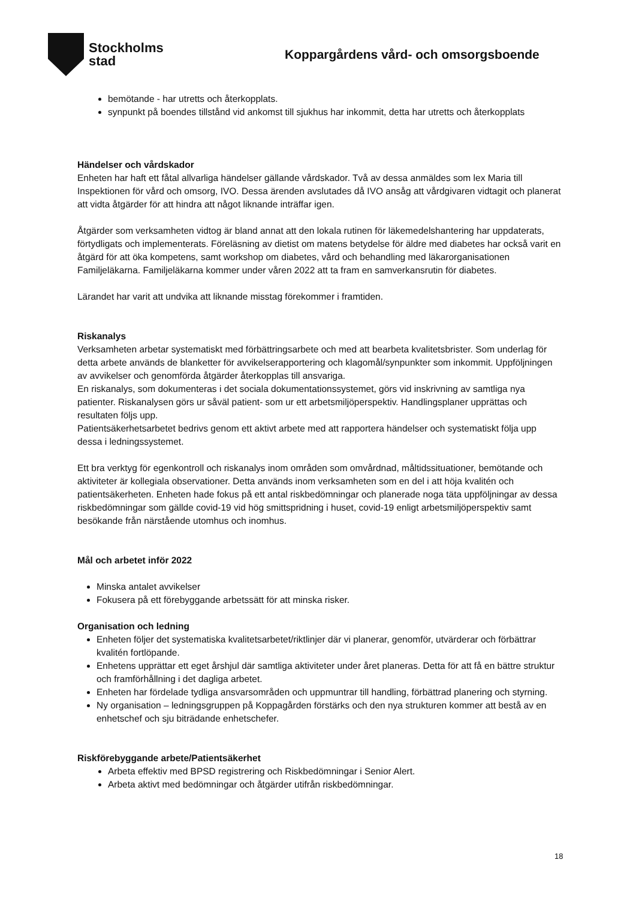Stockholms
stad
Koppargårdens vård- och omsorgsboende
bemötande - har utretts och återkopplats.
synpunkt på boendes tillstånd vid ankomst till sjukhus har inkommit, detta har utretts och återkopplats
Händelser och vårdskador
Enheten har haft ett fåtal allvarliga händelser gällande vårdskador. Två av dessa anmäldes som lex Maria till Inspektionen för vård och omsorg, IVO. Dessa ärenden avslutades då IVO ansåg att vårdgivaren vidtagit och planerat att vidta åtgärder för att hindra att något liknande inträffar igen.
Åtgärder som verksamheten vidtog är bland annat att den lokala rutinen för läkemedelshantering har uppdaterats, förtydligats och implementerats. Föreläsning av dietist om matens betydelse för äldre med diabetes har också varit en åtgärd för att öka kompetens, samt workshop om diabetes, vård och behandling med läkarorganisationen Familjeläkarna. Familjeläkarna kommer under våren 2022 att ta fram en samverkansrutin för diabetes.
Lärandet har varit att undvika att liknande misstag förekommer i framtiden.
Riskanalys
Verksamheten arbetar systematiskt med förbättringsarbete och med att bearbeta kvalitetsbrister. Som underlag för detta arbete används de blanketter för avvikelserapportering och klagomål/synpunkter som inkommit. Uppföljningen av avvikelser och genomförda åtgärder återkopplas till ansvariga.
En riskanalys, som dokumenteras i det sociala dokumentationssystemet, görs vid inskrivning av samtliga nya patienter. Riskanalysen görs ur såväl patient- som ur ett arbetsmiljöperspektiv. Handlingsplaner upprättas och resultaten följs upp.
Patientsäkerhetsarbetet bedrivs genom ett aktivt arbete med att rapportera händelser och systematiskt följa upp dessa i ledningssystemet.
Ett bra verktyg för egenkontroll och riskanalys inom områden som omvårdnad, måltidssituationer, bemötande och aktiviteter är kollegiala observationer. Detta används inom verksamheten som en del i att höja kvalitén och patientsäkerheten. Enheten hade fokus på ett antal riskbedömningar och planerade noga täta uppföljningar av dessa riskbedömningar som gällde covid-19 vid hög smittspridning i huset, covid-19 enligt arbetsmiljöperspektiv samt besökande från närstående utomhus och inomhus.
Mål och arbetet inför 2022
Minska antalet avvikelser
Fokusera på ett förebyggande arbetssätt för att minska risker.
Organisation och ledning
Enheten följer det systematiska kvalitetsarbetet/riktlinjer där vi planerar, genomför, utvärderar och förbättrar kvalitén fortlöpande.
Enhetens upprättar ett eget årshjul där samtliga aktiviteter under året planeras. Detta för att få en bättre struktur och framförhållning i det dagliga arbetet.
Enheten har fördelade tydliga ansvarsområden och uppmuntrar till handling, förbättrad planering och styrning.
Ny organisation – ledningsgruppen på Koppagården förstärks och den nya strukturen kommer att bestå av en enhetschef och sju biträdande enhetschefer.
Riskförebyggande arbete/Patientsäkerhet
Arbeta effektiv med BPSD registrering och Riskbedömningar i Senior Alert.
Arbeta aktivt med bedömningar och åtgärder utifrån riskbedömningar.
18